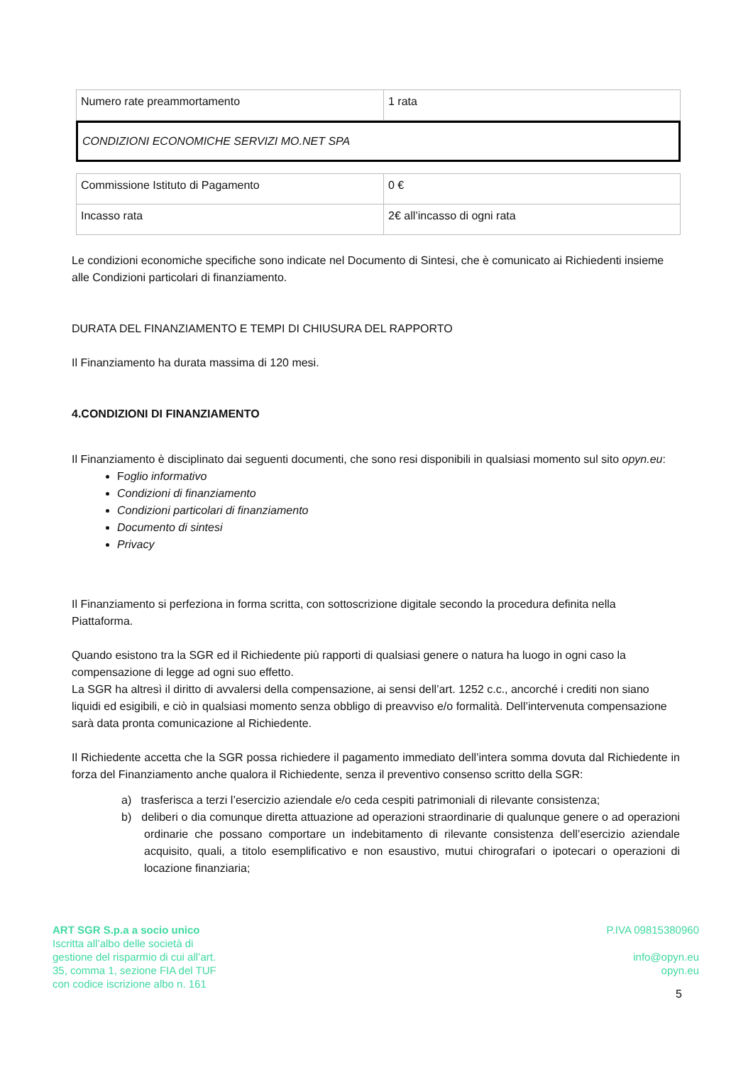| Numero rate preammortamento | 1 rata |
CONDIZIONI ECONOMICHE SERVIZI MO.NET SPA
| Commissione Istituto di Pagamento | 0 € |
| Incasso rata | 2€ all’incasso di ogni rata |
Le condizioni economiche specifiche sono indicate nel Documento di Sintesi, che è comunicato ai Richiedenti insieme alle Condizioni particolari di finanziamento.
DURATA DEL FINANZIAMENTO E TEMPI DI CHIUSURA DEL RAPPORTO
Il Finanziamento ha durata massima di 120 mesi.
4.CONDIZIONI DI FINANZIAMENTO
Il Finanziamento è disciplinato dai seguenti documenti, che sono resi disponibili in qualsiasi momento sul sito opyn.eu:
Foglio informativo
Condizioni di finanziamento
Condizioni particolari di finanziamento
Documento di sintesi
Privacy
Il Finanziamento si perfeziona in forma scritta, con sottoscrizione digitale secondo la procedura definita nella Piattaforma.
Quando esistono tra la SGR ed il Richiedente più rapporti di qualsiasi genere o natura ha luogo in ogni caso la compensazione di legge ad ogni suo effetto.
La SGR ha altresì il diritto di avvalersi della compensazione, ai sensi dell’art. 1252 c.c., ancorché i crediti non siano liquidi ed esigibili, e ciò in qualsiasi momento senza obbligo di preavviso e/o formalità. Dell’intervenuta compensazione sarà data pronta comunicazione al Richiedente.
Il Richiedente accetta che la SGR possa richiedere il pagamento immediato dell’intera somma dovuta dal Richiedente in forza del Finanziamento anche qualora il Richiedente, senza il preventivo consenso scritto della SGR:
a) trasferisca a terzi l’esercizio aziendale e/o ceda cespiti patrimoniali di rilevante consistenza;
b) deliberi o dia comunque diretta attuazione ad operazioni straordinarie di qualunque genere o ad operazioni ordinarie che possano comportare un indebitamento di rilevante consistenza dell’esercizio aziendale acquisito, quali, a titolo esemplificativo e non esaustivo, mutui chirografari o ipotecari o operazioni di locazione finanziaria;
ART SGR S.p.a a socio unico
Iscritta all’albo delle società di
gestione del risparmio di cui all’art.
35, comma 1, sezione FIA del TUF
con codice iscrizione albo n. 161
P.IVA 09815380960
info@opyn.eu
opyn.eu
5